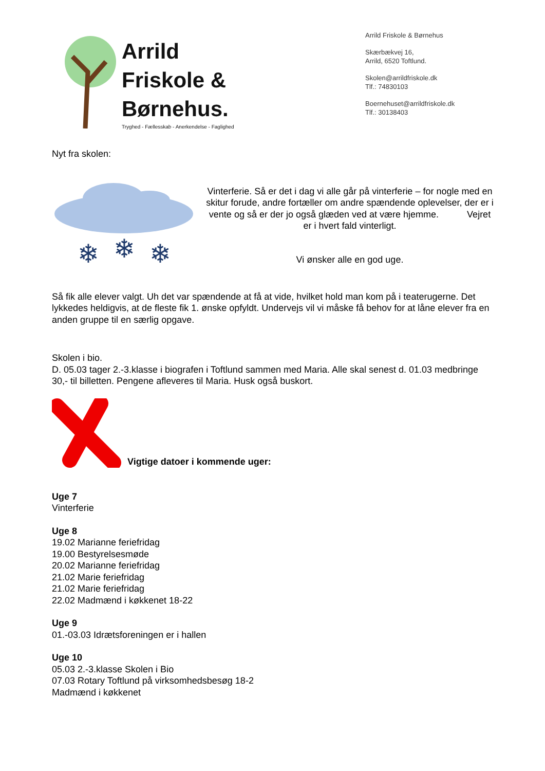Arrild
Friskole &
Børnehus.
Tryghed - Fællesskab - Anerkendelse - Faglighed
Arrild Friskole & Børnehus
Skærbækvej 16,
Arrild, 6520 Toftlund.
Skolen@arrildfriskole.dk
Tlf.: 74830103
Boernehuset@arrildfriskole.dk
Tlf.: 30138403
Nyt fra skolen:
❄
❄
❄
Vinterferie. Så er det i dag vi alle går på vinterferie – for nogle med en skitur forude, andre fortæller om andre spændende oplevelser, der er i vente og så er der jo også glæden ved at være hjemme. Vejret er i hvert fald vinterligt.
Vi ønsker alle en god uge.
Så fik alle elever valgt. Uh det var spændende at få at vide, hvilket hold man kom på i teaterugerne. Det lykkedes heldigvis, at de fleste fik 1. ønske opfyldt. Undervejs vil vi måske få behov for at låne elever fra en anden gruppe til en særlig opgave.
Skolen i bio.
D. 05.03 tager 2.-3.klasse i biografen i Toftlund sammen med Maria. Alle skal senest d. 01.03 medbringe 30,- til billetten. Pengene afleveres til Maria. Husk også buskort.
Vigtige datoer i kommende uger:
Uge 7
Vinterferie
Uge 8
19.02 Marianne feriefridag
19.00 Bestyrelsesmøde
20.02 Marianne feriefridag
21.02 Marie feriefridag
21.02 Marie feriefridag
22.02 Madmænd i køkkenet 18-22
Uge 9
01.-03.03 Idrætsforeningen er i hallen
Uge 10
05.03 2.-3.klasse Skolen i Bio
07.03 Rotary Toftlund på virksomhedsbesøg 18-2
Madmænd i køkkenet